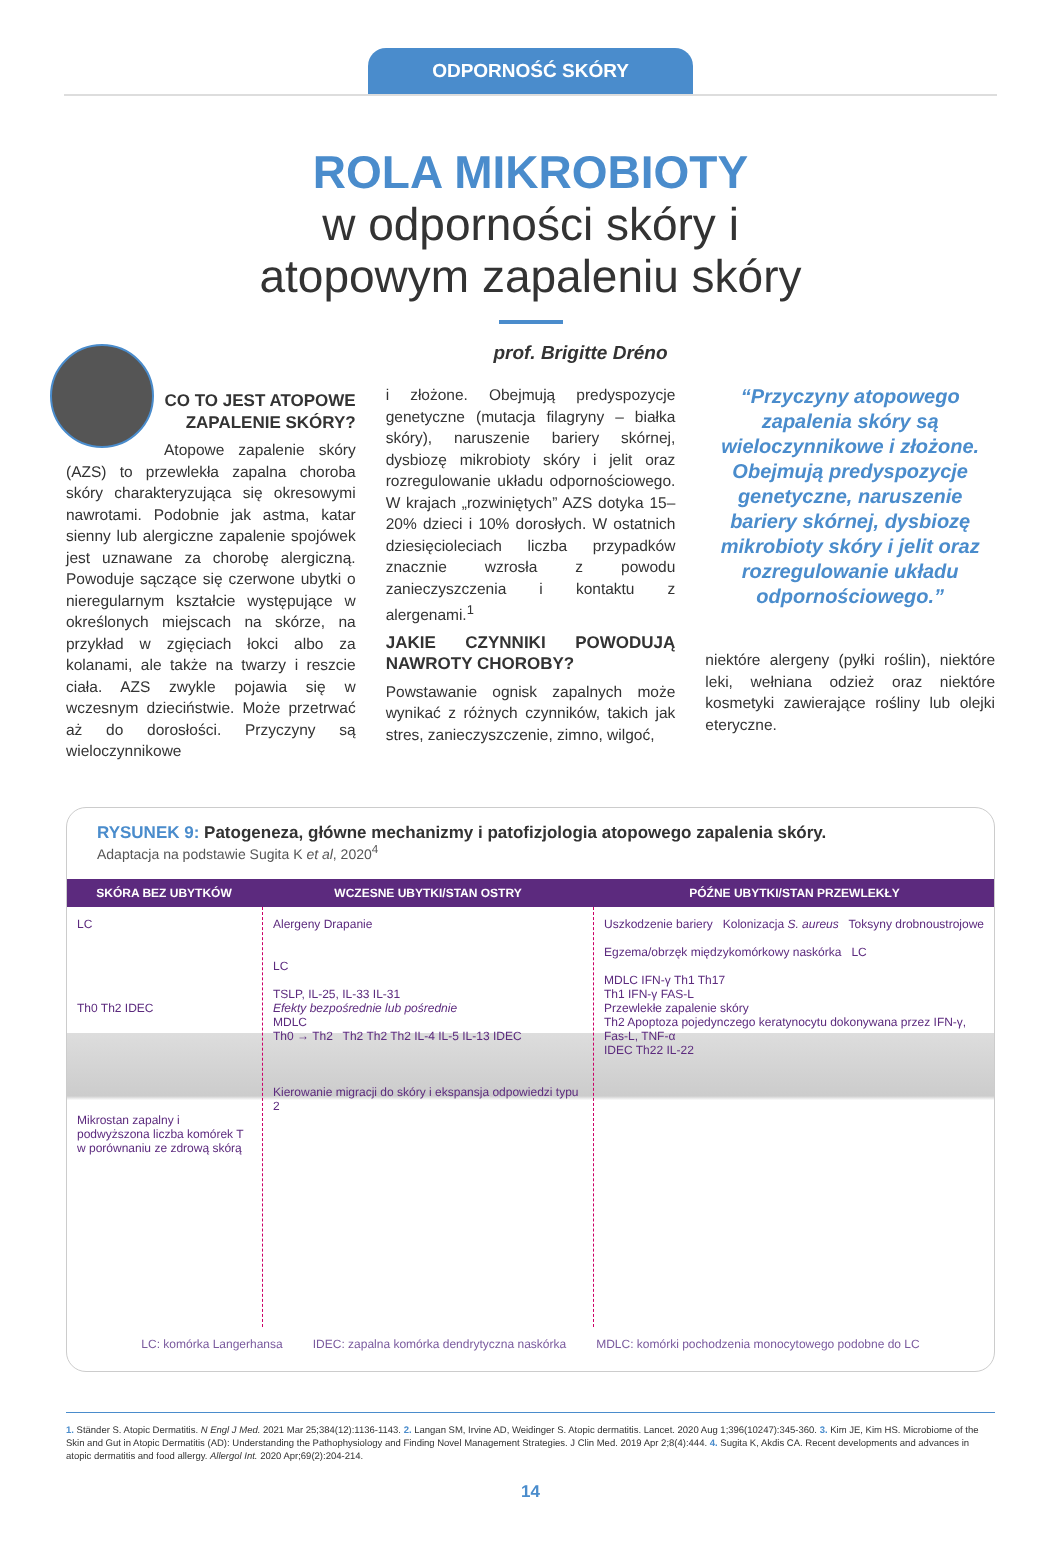ODPORNOŚĆ SKÓRY
ROLA MIKROBIOTY
w odporności skóry i
atopowym zapaleniu skóry
prof. Brigitte Dréno
CO TO JEST ATOPOWE ZAPALENIE SKÓRY?
Atopowe zapalenie skóry (AZS) to przewlekła zapalna choroba skóry charakteryzująca się okresowymi nawrotami. Podobnie jak astma, katar sienny lub alergiczne zapalenie spojówek jest uznawane za chorobę alergiczną. Powoduje sączące się czerwone ubytki o nieregularnym kształcie występujące w określonych miejscach na skórze, na przykład w zgięciach łokci albo za kolanami, ale także na twarzy i reszcie ciała. AZS zwykle pojawia się w wczesnym dzieciństwie. Może przetrwać aż do dorosłości. Przyczyny są wieloczynnikowe
i złożone. Obejmują predyspozycje genetyczne (mutacja filagryny – białka skóry), naruszenie bariery skórnej, dysbiozę mikrobioty skóry i jelit oraz rozregulowanie układu odpornościowego. W krajach „rozwiniętych” AZS dotyka 15–20% dzieci i 10% dorosłych. W ostatnich dziesięcioleciach liczba przypadków znacznie wzrosła z powodu zanieczyszczenia i kontaktu z alergenami.<sup>1</sup>
JAKIE CZYNNIKI POWODUJĄ NAWROTY CHOROBY?
Powstawanie ognisk zapalnych może wynikać z różnych czynników, takich jak stres, zanieczyszczenie, zimno, wilgoć,
“Przyczyny atopowego zapalenia skóry są wieloczynnikowe i złożone. Obejmują predyspozycje genetyczne, naruszenie bariery skórnej, dysbiozę mikrobioty skóry i jelit oraz rozregulowanie układu odpornościowego.”
niektóre alergeny (pyłki roślin), niektóre leki, wełniana odzież oraz niektóre kosmetyki zawierające rośliny lub olejki eteryczne.
RYSUNEK 9: Patogeneza, główne mechanizmy i patofizjologia atopowego zapalenia skóry.
Adaptacja na podstawie Sugita K et al, 2020<sup>4</sup>
SKÓRA BEZ UBYTKÓW WCZESNE UBYTKI/STAN OSTRY PÓŹNE UBYTKI/STAN PRZEWLEKŁY
LC
Th0 Th2 IDEC
Mikrostan zapalny i podwyższona liczba komórek T w porównaniu ze zdrową skórą
Alergeny Drapanie
LC
TSLP, IL-25, IL-33 IL-31
Efekty bezpośrednie lub pośrednie
MDLC
Th0 → Th2 Th2 Th2 Th2 IL-4 IL-5 IL-13 IDEC
Kierowanie migracji do skóry i ekspansja odpowiedzi typu 2
Uszkodzenie bariery Kolonizacja S. aureus Toksyny drobnoustrojowe
Egzema/obrzęk międzykomórkowy naskórka LC
MDLC IFN-γ Th1 Th17
Th1 IFN-γ FAS-L
Przewlekłe zapalenie skóry
Th2 Apoptoza pojedynczego keratynocytu dokonywana przez IFN-γ, Fas-L, TNF-α
IDEC Th22 IL-22
LC: komórka Langerhansa IDEC: zapalna komórka dendrytyczna naskórka MDLC: komórki pochodzenia monocytowego podobne do LC
1. Ständer S. Atopic Dermatitis. N Engl J Med. 2021 Mar 25;384(12):1136-1143. 2. Langan SM, Irvine AD, Weidinger S. Atopic dermatitis. Lancet. 2020 Aug 1;396(10247):345-360. 3. Kim JE, Kim HS. Microbiome of the Skin and Gut in Atopic Dermatitis (AD): Understanding the Pathophysiology and Finding Novel Management Strategies. J Clin Med. 2019 Apr 2;8(4):444. 4. Sugita K, Akdis CA. Recent developments and advances in atopic dermatitis and food allergy. Allergol Int. 2020 Apr;69(2):204-214.
14